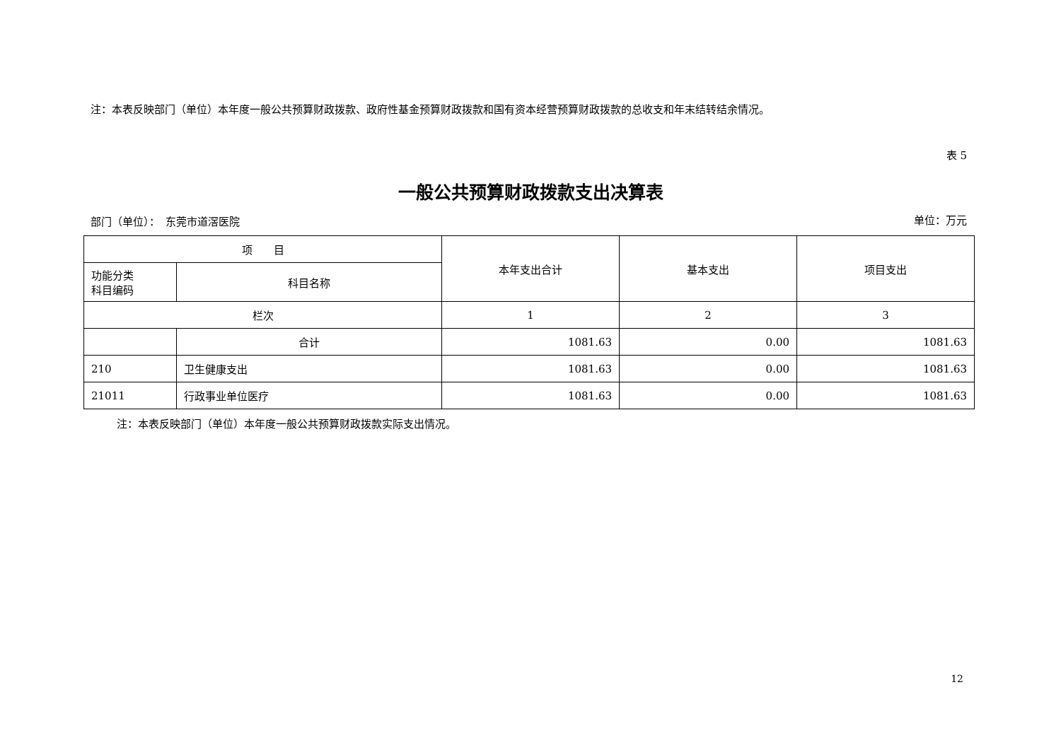注：本表反映部门（单位）本年度一般公共预算财政拨款、政府性基金预算财政拨款和国有资本经营预算财政拨款的总收支和年末结转结余情况。
表 5
一般公共预算财政拨款支出决算表
部门（单位）：　东莞市道滘医院 单位：万元
| 项 目 | | 本年支出合计 | 基本支出 | 项目支出 |
| --- | --- | --- | --- | --- |
| 功能分类 科目编码 | 科目名称 | | | |
| 栏次 | | 1 | 2 | 3 |
| | 合计 | 1081.63 | 0.00 | 1081.63 |
| 210 | 卫生健康支出 | 1081.63 | 0.00 | 1081.63 |
| 21011 | 行政事业单位医疗 | 1081.63 | 0.00 | 1081.63 |
注：本表反映部门（单位）本年度一般公共预算财政拨款实际支出情况。
12